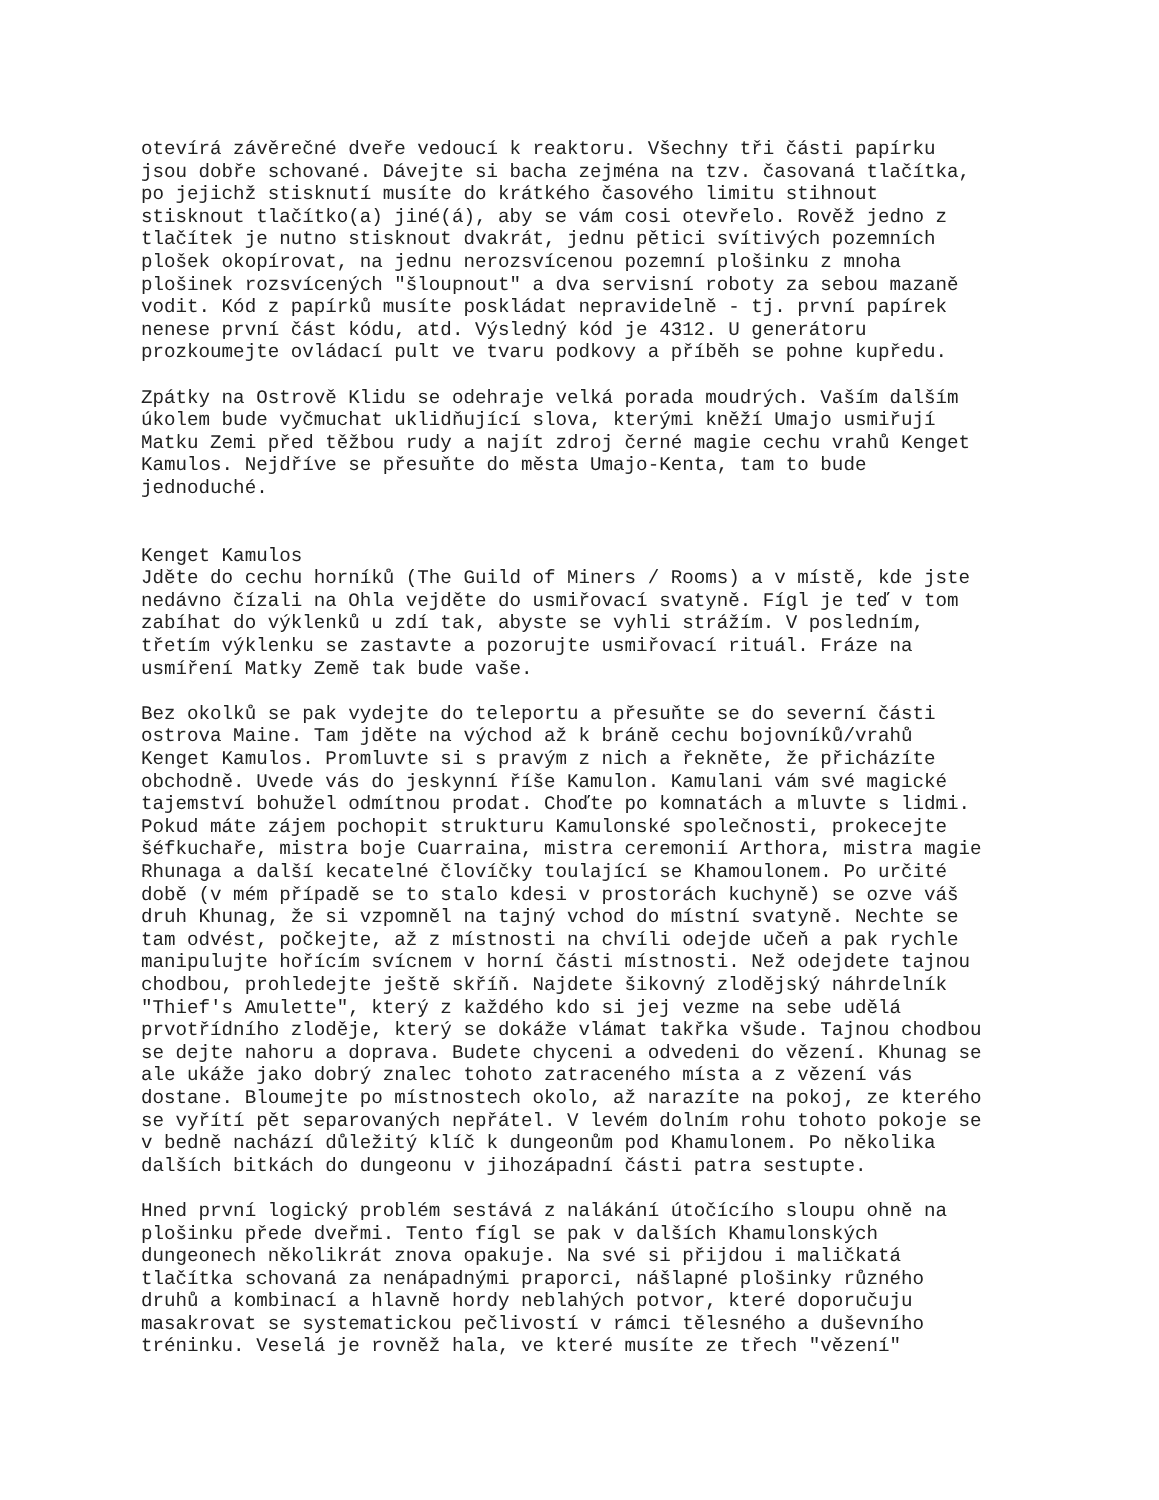otevírá závěrečné dveře vedoucí k reaktoru. Všechny tři části papírku
jsou dobře schované. Dávejte si bacha zejména na tzv. časovaná tlačítka,
po jejichž stisknutí musíte do krátkého časového limitu stihnout
stisknout tlačítko(a) jiné(á), aby se vám cosi otevřelo. Rověž jedno z
tlačítek je nutno stisknout dvakrát, jednu pětici svítivých pozemních
plošek okopírovat, na jednu nerozsvícenou pozemní plošinku z mnoha
plošinek rozsvícených "šloupnout" a dva servisní roboty za sebou mazaně
vodit. Kód z papírků musíte poskládat nepravidelně - tj. první papírek
nenese první část kódu, atd. Výsledný kód je 4312. U generátoru
prozkoumejte ovládací pult ve tvaru podkovy a příběh se pohne kupředu.

Zpátky na Ostrově Klidu se odehraje velká porada moudrých. Vaším dalším
úkolem bude vyčmuchat uklidňující slova, kterými kněží Umajo usmiřují
Matku Zemi před těžbou rudy a najít zdroj černé magie cechu vrahů Kenget
Kamulos. Nejdříve se přesuňte do města Umajo-Kenta, tam to bude
jednoduché.


Kenget Kamulos
Jděte do cechu horníků (The Guild of Miners / Rooms) a v místě, kde jste
nedávno čízali na Ohla vejděte do usmiřovací svatyně. Fígl je teď v tom
zabíhat do výklenků u zdí tak, abyste se vyhli strážím. V posledním,
třetím výklenku se zastavte a pozorujte usmiřovací rituál. Fráze na
usmíření Matky Země tak bude vaše.

Bez okolků se pak vydejte do teleportu a přesuňte se do severní části
ostrova Maine. Tam jděte na východ až k bráně cechu bojovníků/vrahů
Kenget Kamulos. Promluvte si s pravým z nich a řekněte, že přicházíte
obchodně. Uvede vás do jeskynní říše Kamulon. Kamulani vám své magické
tajemství bohužel odmítnou prodat. Choďte po komnatách a mluvte s lidmi.
Pokud máte zájem pochopit strukturu Kamulonské společnosti, prokecejte
šéfkuchaře, mistra boje Cuarraina, mistra ceremonií Arthora, mistra magie
Rhunaga a další kecatelné človíčky toulající se Khamoulonem. Po určité
době (v mém případě se to stalo kdesi v prostorách kuchyně) se ozve váš
druh Khunag, že si vzpomněl na tajný vchod do místní svatyně. Nechte se
tam odvést, počkejte, až z místnosti na chvíli odejde učeň a pak rychle
manipulujte hořícím svícnem v horní části místnosti. Než odejdete tajnou
chodbou, prohledejte ještě skříň. Najdete šikovný zlodějský náhrdelník
"Thief's Amulette", který z každého kdo si jej vezme na sebe udělá
prvotřídního zloděje, který se dokáže vlámat takřka všude. Tajnou chodbou
se dejte nahoru a doprava. Budete chyceni a odvedeni do vězení. Khunag se
ale ukáže jako dobrý znalec tohoto zatraceného místa a z vězení vás
dostane. Bloumejte po místnostech okolo, až narazíte na pokoj, ze kterého
se vyřítí pět separovaných nepřátel. V levém dolním rohu tohoto pokoje se
v bedně nachází důležitý klíč k dungeonům pod Khamulonem. Po několika
dalších bitkách do dungeonu v jihozápadní části patra sestupte.

Hned první logický problém sestává z nalákání útočícího sloupu ohně na
plošinku přede dveřmi. Tento fígl se pak v dalších Khamulonských
dungeonech několikrát znova opakuje. Na své si přijdou i maličkatá
tlačítka schovaná za nenápadnými praporci, nášlapné plošinky různého
druhů a kombinací a hlavně hordy neblahých potvor, které doporučuju
masakrovat se systematickou pečlivostí v rámci tělesného a duševního
tréninku. Veselá je rovněž hala, ve které musíte ze třech "vězení"